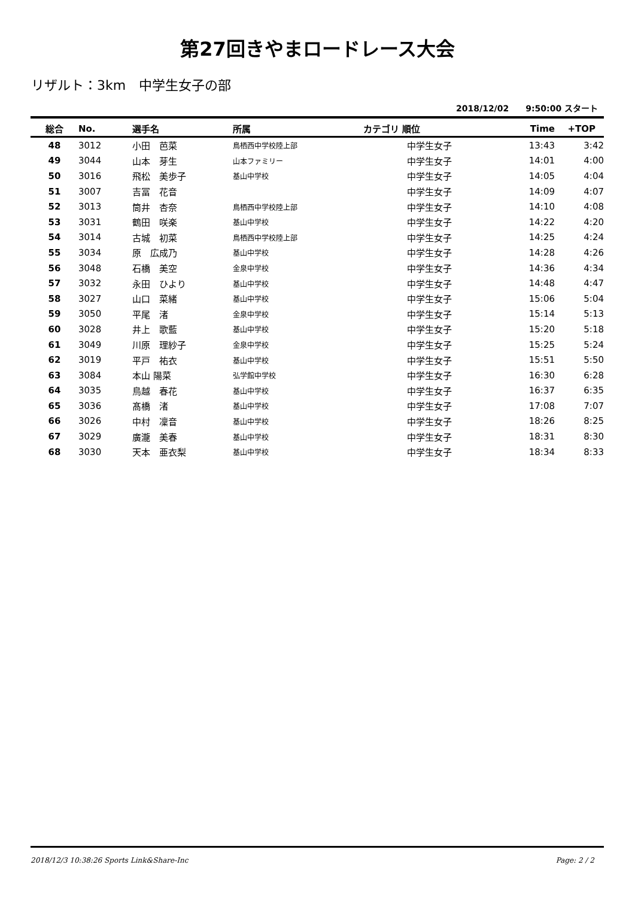第27回きやまロードレース大会
リザルト：3km　中学生女子の部
2018/12/02　　9:50:00 スタート
| 総合 | No. | 選手名 | 所属 | カテゴリ 順位 | Time | +TOP |
| --- | --- | --- | --- | --- | --- | --- |
| 48 | 3012 | 小田 芭菜 | 鳥栖西中学校陸上部 | 中学生女子 | 13:43 | 3:42 |
| 49 | 3044 | 山本 芽生 | 山本ファミリー | 中学生女子 | 14:01 | 4:00 |
| 50 | 3016 | 飛松 美歩子 | 基山中学校 | 中学生女子 | 14:05 | 4:04 |
| 51 | 3007 | 吉冨 花音 | | 中学生女子 | 14:09 | 4:07 |
| 52 | 3013 | 筒井 杏奈 | 鳥栖西中学校陸上部 | 中学生女子 | 14:10 | 4:08 |
| 53 | 3031 | 鶴田 咲楽 | 基山中学校 | 中学生女子 | 14:22 | 4:20 |
| 54 | 3014 | 古城 初菜 | 鳥栖西中学校陸上部 | 中学生女子 | 14:25 | 4:24 |
| 55 | 3034 | 原 広成乃 | 基山中学校 | 中学生女子 | 14:28 | 4:26 |
| 56 | 3048 | 石橋 美空 | 金泉中学校 | 中学生女子 | 14:36 | 4:34 |
| 57 | 3032 | 永田 ひより | 基山中学校 | 中学生女子 | 14:48 | 4:47 |
| 58 | 3027 | 山口 菜緒 | 基山中学校 | 中学生女子 | 15:06 | 5:04 |
| 59 | 3050 | 平尾 渚 | 金泉中学校 | 中学生女子 | 15:14 | 5:13 |
| 60 | 3028 | 井上 歌藍 | 基山中学校 | 中学生女子 | 15:20 | 5:18 |
| 61 | 3049 | 川原 理紗子 | 金泉中学校 | 中学生女子 | 15:25 | 5:24 |
| 62 | 3019 | 平戸 祐衣 | 基山中学校 | 中学生女子 | 15:51 | 5:50 |
| 63 | 3084 | 本山 陽菜 | 弘学館中学校 | 中学生女子 | 16:30 | 6:28 |
| 64 | 3035 | 鳥越 春花 | 基山中学校 | 中学生女子 | 16:37 | 6:35 |
| 65 | 3036 | 髙橋 渚 | 基山中学校 | 中学生女子 | 17:08 | 7:07 |
| 66 | 3026 | 中村 凜音 | 基山中学校 | 中学生女子 | 18:26 | 8:25 |
| 67 | 3029 | 廣瀧 美春 | 基山中学校 | 中学生女子 | 18:31 | 8:30 |
| 68 | 3030 | 天本 亜衣梨 | 基山中学校 | 中学生女子 | 18:34 | 8:33 |
2018/12/3 10:38:26 Sports Link&Share-Inc Page: 2 / 2